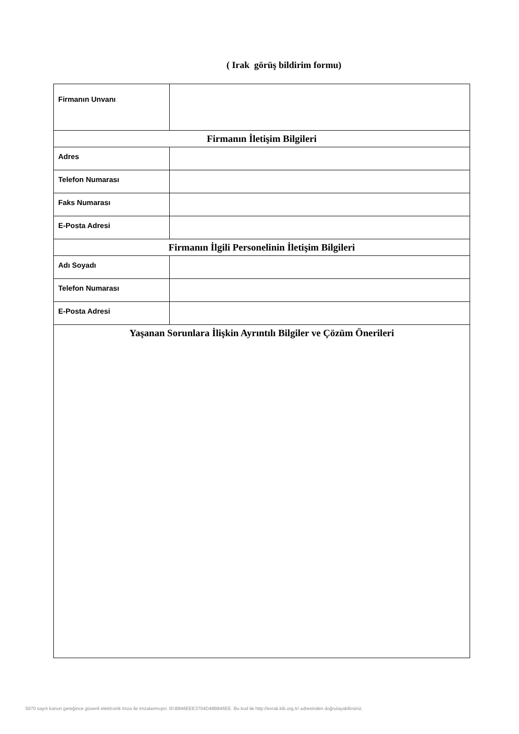( Irak görüş bildirim formu)
| Firmanın Unvanı | |
| Firmanın İletişim Bilgileri | |
| Adres | |
| Telefon Numarası | |
| Faks Numarası | |
| E-Posta Adresi | |
| Firmanın İlgili Personelinin İletişim Bilgileri | |
| Adı Soyadı | |
| Telefon Numarası | |
| E-Posta Adresi | |
| Yaşanan Sorunlara İlişkin Ayrıntılı Bilgiler ve Çözüm Önerileri | |
5070 sayılı kanun gereğince güvenli elektronik imza ile imzalanmıştır. ID:B846EEE3704D48B846EE. Bu kod ile http://evrak.kib.org.tr/ adresinden doğrulayabilirsiniz.